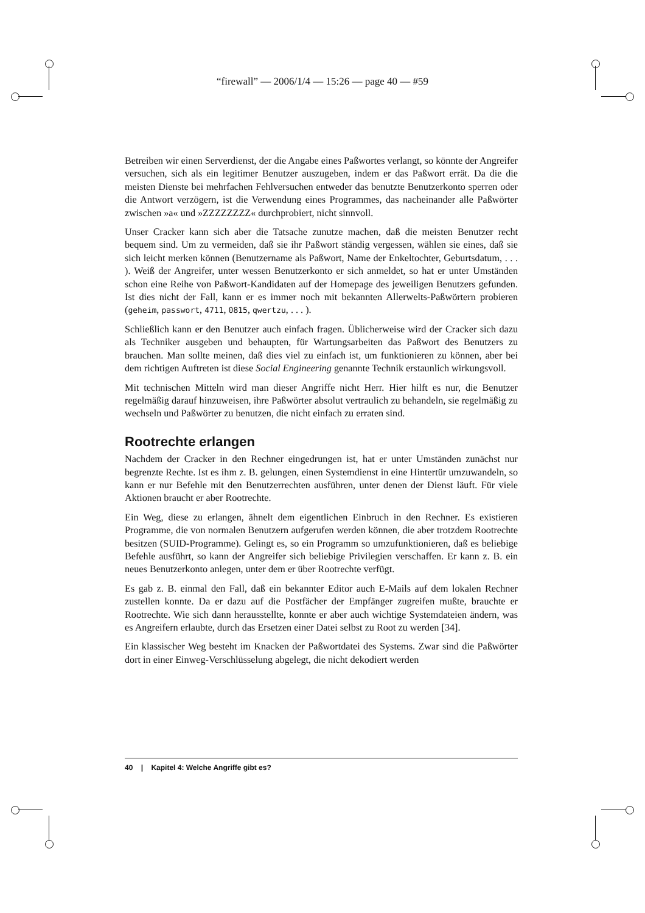“firewall” — 2006/1/4 — 15:26 — page 40 — #59
Betreiben wir einen Serverdienst, der die Angabe eines Paßwortes verlangt, so könnte der Angreifer versuchen, sich als ein legitimer Benutzer auszugeben, indem er das Paßwort errät. Da die die meisten Dienste bei mehrfachen Fehlversuchen entweder das benutzte Benutzerkonto sperren oder die Antwort verzögern, ist die Verwendung eines Programmes, das nacheinander alle Paßwörter zwischen »a« und »ZZZZZZZZ« durchprobiert, nicht sinnvoll.
Unser Cracker kann sich aber die Tatsache zunutze machen, daß die meisten Benutzer recht bequem sind. Um zu vermeiden, daß sie ihr Paßwort ständig vergessen, wählen sie eines, daß sie sich leicht merken können (Benutzername als Paßwort, Name der Enkeltochter, Geburtsdatum, . . . ). Weiß der Angreifer, unter wessen Benutzerkonto er sich anmeldet, so hat er unter Umständen schon eine Reihe von Paßwort-Kandidaten auf der Homepage des jeweiligen Benutzers gefunden. Ist dies nicht der Fall, kann er es immer noch mit bekannten Allerwelts-Paßwörtern probieren (geheim, passwort, 4711, 0815, qwertzu, . . . ).
Schließlich kann er den Benutzer auch einfach fragen. Üblicherweise wird der Cracker sich dazu als Techniker ausgeben und behaupten, für Wartungsarbeiten das Paßwort des Benutzers zu brauchen. Man sollte meinen, daß dies viel zu einfach ist, um funktionieren zu können, aber bei dem richtigen Auftreten ist diese Social Engineering genannte Technik erstaunlich wirkungsvoll.
Mit technischen Mitteln wird man dieser Angriffe nicht Herr. Hier hilft es nur, die Benutzer regelmäßig darauf hinzuweisen, ihre Paßwörter absolut vertraulich zu behandeln, sie regelmäßig zu wechseln und Paßwörter zu benutzen, die nicht einfach zu erraten sind.
Rootrechte erlangen
Nachdem der Cracker in den Rechner eingedrungen ist, hat er unter Umständen zunächst nur begrenzte Rechte. Ist es ihm z. B. gelungen, einen Systemdienst in eine Hintertür umzuwandeln, so kann er nur Befehle mit den Benutzerrechten ausführen, unter denen der Dienst läuft. Für viele Aktionen braucht er aber Rootrechte.
Ein Weg, diese zu erlangen, ähnelt dem eigentlichen Einbruch in den Rechner. Es existieren Programme, die von normalen Benutzern aufgerufen werden können, die aber trotzdem Rootrechte besitzen (SUID-Programme). Gelingt es, so ein Programm so umzufunktionieren, daß es beliebige Befehle ausführt, so kann der Angreifer sich beliebige Privilegien verschaffen. Er kann z. B. ein neues Benutzerkonto anlegen, unter dem er über Rootrechte verfügt.
Es gab z. B. einmal den Fall, daß ein bekannter Editor auch E-Mails auf dem lokalen Rechner zustellen konnte. Da er dazu auf die Postfächer der Empfänger zugreifen mußte, brauchte er Rootrechte. Wie sich dann herausstellte, konnte er aber auch wichtige Systemdateien ändern, was es Angreifern erlaubte, durch das Ersetzen einer Datei selbst zu Root zu werden [34].
Ein klassischer Weg besteht im Knacken der Paßwortdatei des Systems. Zwar sind die Paßwörter dort in einer Einweg-Verschlüsselung abgelegt, die nicht dekodiert werden
40 | Kapitel 4: Welche Angriffe gibt es?